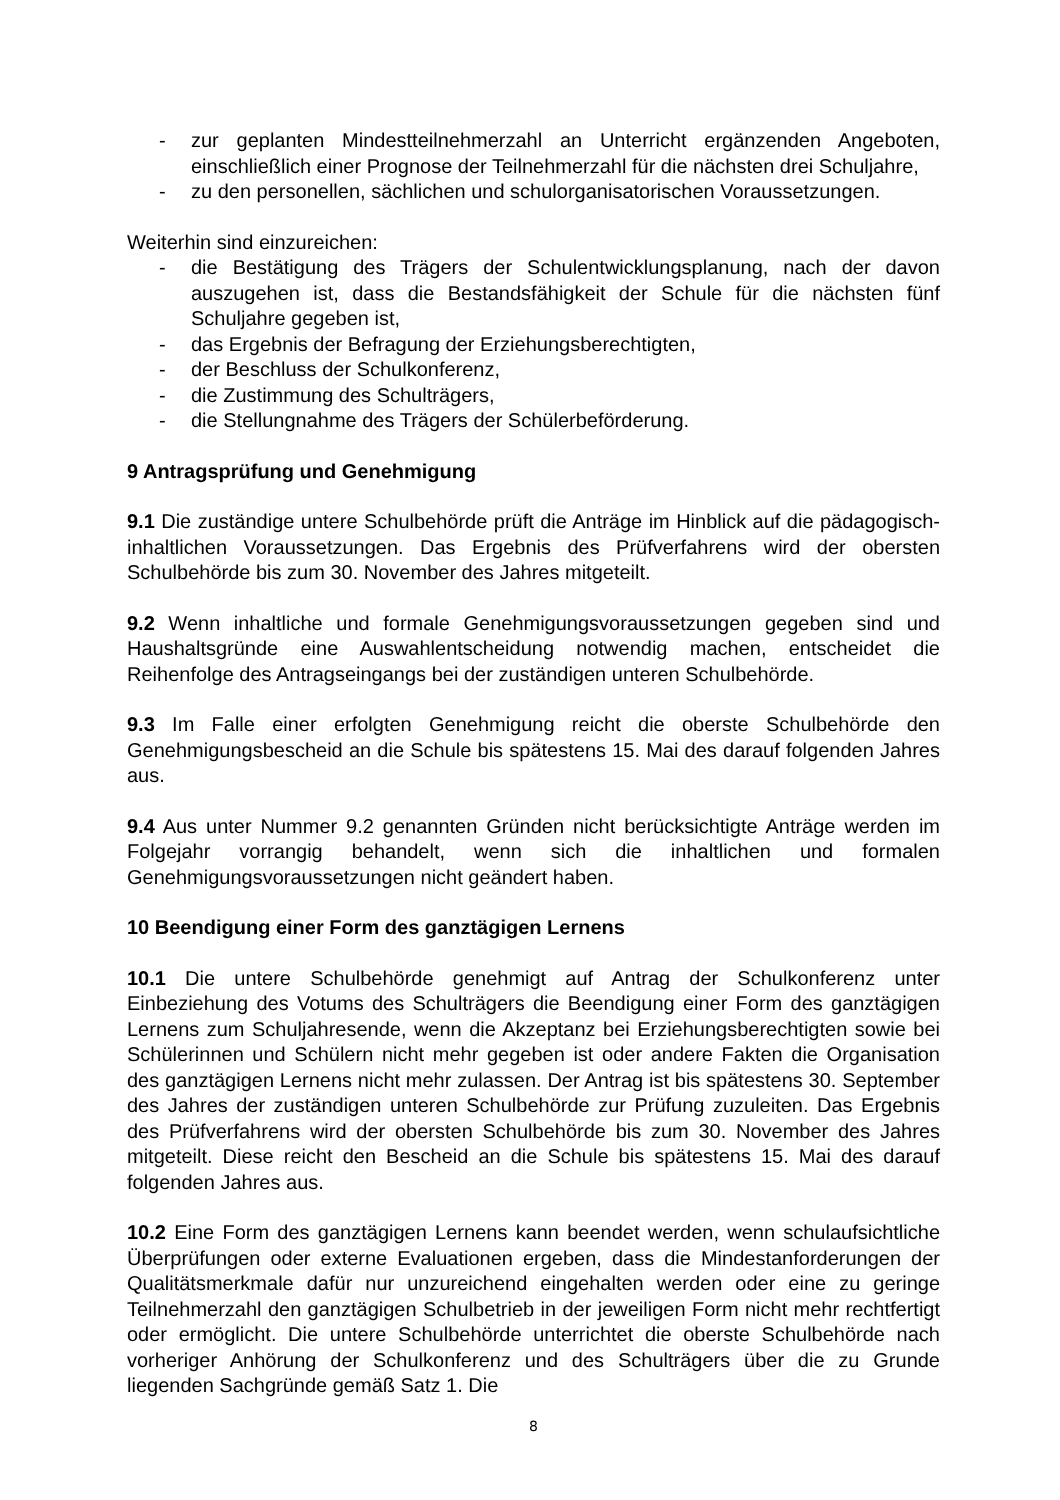- zur geplanten Mindestteilnehmerzahl an Unterricht ergänzenden Angeboten, einschließlich einer Prognose der Teilnehmerzahl für die nächsten drei Schuljahre,
- zu den personellen, sächlichen und schulorganisatorischen Voraussetzungen.
Weiterhin sind einzureichen:
- die Bestätigung des Trägers der Schulentwicklungsplanung, nach der davon auszugehen ist, dass die Bestandsfähigkeit der Schule für die nächsten fünf Schuljahre gegeben ist,
- das Ergebnis der Befragung der Erziehungsberechtigten,
- der Beschluss der Schulkonferenz,
- die Zustimmung des Schulträgers,
- die Stellungnahme des Trägers der Schülerbeförderung.
9 Antragsprüfung und Genehmigung
9.1 Die zuständige untere Schulbehörde prüft die Anträge im Hinblick auf die pädagogisch-inhaltlichen Voraussetzungen. Das Ergebnis des Prüfverfahrens wird der obersten Schulbehörde bis zum 30. November des Jahres mitgeteilt.
9.2 Wenn inhaltliche und formale Genehmigungsvoraussetzungen gegeben sind und Haushaltsgründe eine Auswahlentscheidung notwendig machen, entscheidet die Reihenfolge des Antragseingangs bei der zuständigen unteren Schulbehörde.
9.3 Im Falle einer erfolgten Genehmigung reicht die oberste Schulbehörde den Genehmigungsbescheid an die Schule bis spätestens 15. Mai des darauf folgenden Jahres aus.
9.4 Aus unter Nummer 9.2 genannten Gründen nicht berücksichtigte Anträge werden im Folgejahr vorrangig behandelt, wenn sich die inhaltlichen und formalen Genehmigungsvoraussetzungen nicht geändert haben.
10 Beendigung einer Form des ganztägigen Lernens
10.1 Die untere Schulbehörde genehmigt auf Antrag der Schulkonferenz unter Einbeziehung des Votums des Schulträgers die Beendigung einer Form des ganztägigen Lernens zum Schuljahresende, wenn die Akzeptanz bei Erziehungsberechtigten sowie bei Schülerinnen und Schülern nicht mehr gegeben ist oder andere Fakten die Organisation des ganztägigen Lernens nicht mehr zulassen. Der Antrag ist bis spätestens 30. September des Jahres der zuständigen unteren Schulbehörde zur Prüfung zuzuleiten. Das Ergebnis des Prüfverfahrens wird der obersten Schulbehörde bis zum 30. November des Jahres mitgeteilt. Diese reicht den Bescheid an die Schule bis spätestens 15. Mai des darauf folgenden Jahres aus.
10.2 Eine Form des ganztägigen Lernens kann beendet werden, wenn schulaufsichtliche Überprüfungen oder externe Evaluationen ergeben, dass die Mindestanforderungen der Qualitätsmerkmale dafür nur unzureichend eingehalten werden oder eine zu geringe Teilnehmerzahl den ganztägigen Schulbetrieb in der jeweiligen Form nicht mehr rechtfertigt oder ermöglicht. Die untere Schulbehörde unterrichtet die oberste Schulbehörde nach vorheriger Anhörung der Schulkonferenz und des Schulträgers über die zu Grunde liegenden Sachgründe gemäß Satz 1. Die
8